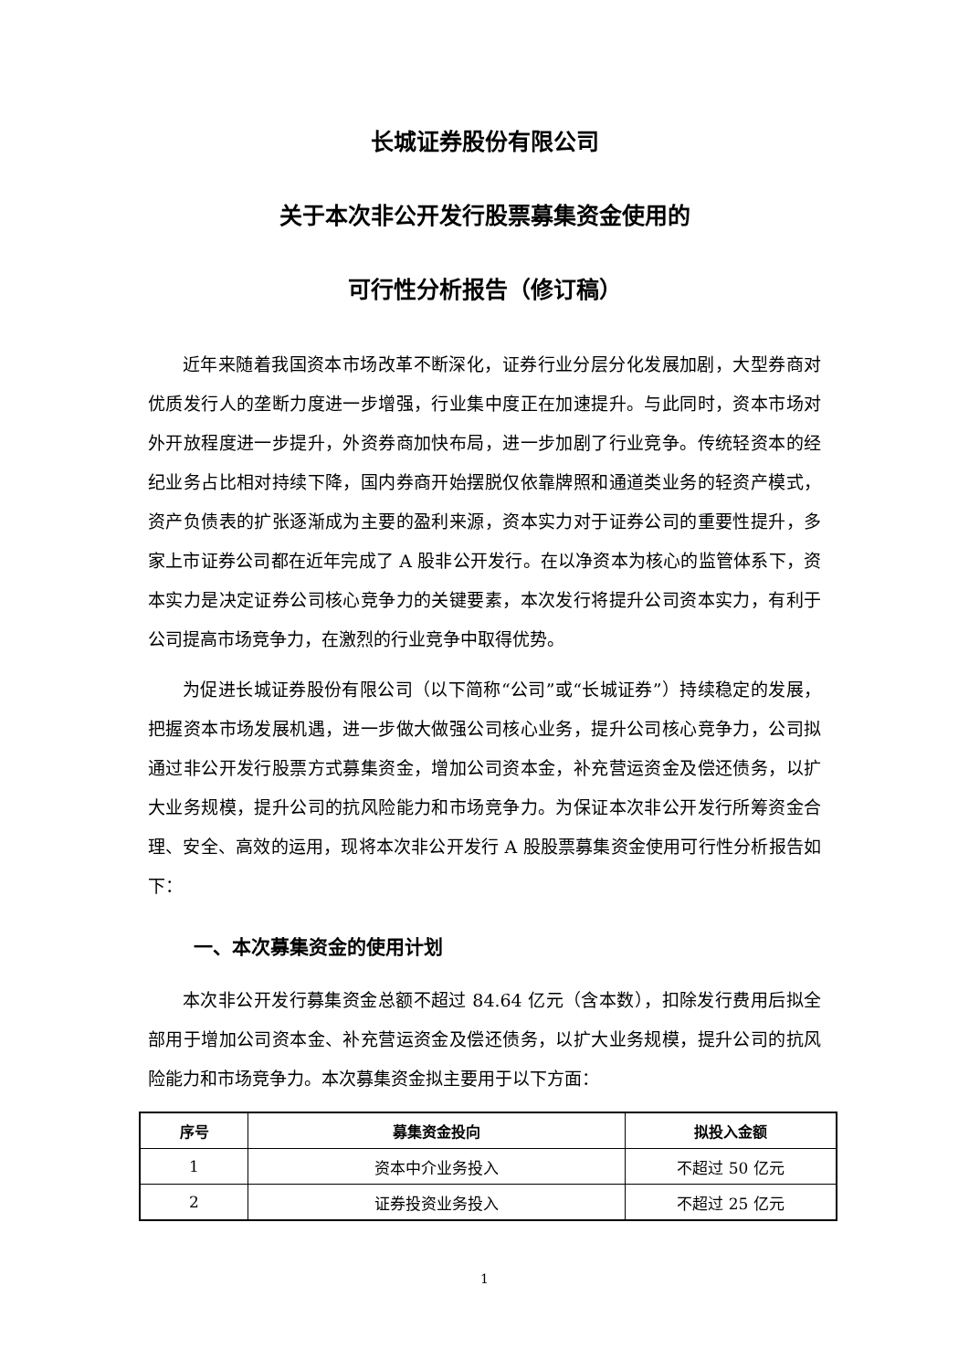长城证券股份有限公司
关于本次非公开发行股票募集资金使用的
可行性分析报告（修订稿）
近年来随着我国资本市场改革不断深化，证券行业分层分化发展加剧，大型券商对优质发行人的垄断力度进一步增强，行业集中度正在加速提升。与此同时，资本市场对外开放程度进一步提升，外资券商加快布局，进一步加剧了行业竞争。传统轻资本的经纪业务占比相对持续下降，国内券商开始摆脱仅依靠牌照和通道类业务的轻资产模式，资产负债表的扩张逐渐成为主要的盈利来源，资本实力对于证券公司的重要性提升，多家上市证券公司都在近年完成了 A 股非公开发行。在以净资本为核心的监管体系下，资本实力是决定证券公司核心竞争力的关键要素，本次发行将提升公司资本实力，有利于公司提高市场竞争力，在激烈的行业竞争中取得优势。
为促进长城证券股份有限公司（以下简称“公司”或“长城证券”）持续稳定的发展，把握资本市场发展机遇，进一步做大做强公司核心业务，提升公司核心竞争力，公司拟通过非公开发行股票方式募集资金，增加公司资本金，补充营运资金及偿还债务，以扩大业务规模，提升公司的抗风险能力和市场竞争力。为保证本次非公开发行所筹资金合理、安全、高效的运用，现将本次非公开发行 A 股股票募集资金使用可行性分析报告如下：
一、本次募集资金的使用计划
本次非公开发行募集资金总额不超过 84.64 亿元（含本数），扣除发行费用后拟全部用于增加公司资本金、补充营运资金及偿还债务，以扩大业务规模，提升公司的抗风险能力和市场竞争力。本次募集资金拟主要用于以下方面：
| 序号 | 募集资金投向 | 拟投入金额 |
| --- | --- | --- |
| 1 | 资本中介业务投入 | 不超过 50 亿元 |
| 2 | 证券投资业务投入 | 不超过 25 亿元 |
1